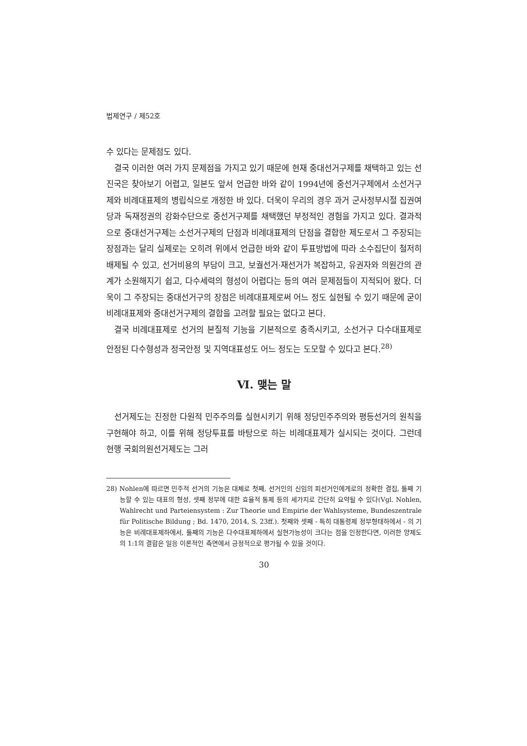법제연구 / 제52호
수 있다는 문제점도 있다.
결국 이러한 여러 가지 문제점을 가지고 있기 때문에 현재 중대선거구제를 채택하고 있는 선진국은 찾아보기 어렵고, 일본도 앞서 언급한 바와 같이 1994년에 중선거구제에서 소선거구제와 비례대표제의 병립식으로 개정한 바 있다. 더욱이 우리의 경우 과거 군사정부시절 집권여당과 독재정권의 강화수단으로 중선거구제를 채택했던 부정적인 경험을 가지고 있다. 결과적으로 중대선거구제는 소선거구제의 단점과 비례대표제의 단점을 결합한 제도로서 그 주장되는 장점과는 달리 실제로는 오히려 위에서 언급한 바와 같이 투표방법에 따라 소수집단이 철저히 배제될 수 있고, 선거비용의 부담이 크고, 보궐선거·재선거가 복잡하고, 유권자와 의원간의 관계가 소원해지기 쉽고, 다수세력의 형성이 어렵다는 등의 여러 문제점들이 지적되어 왔다. 더욱이 그 주장되는 중대선거구의 장점은 비례대표제로써 어느 정도 실현될 수 있기 때문에 굳이 비례대표제와 중대선거구제의 결합을 고려할 필요는 없다고 본다.
결국 비례대표제로 선거의 본질적 기능을 기본적으로 충족시키고, 소선거구 다수대표제로 안정된 다수형성과 정국안정 및 지역대표성도 어느 정도는 도모할 수 있다고 본다.<sup>28)</sup>
Ⅵ. 맺는 말
선거제도는 진정한 다원적 민주주의를 실현시키기 위해 정당민주주의와 평등선거의 원칙을 구현해야 하고, 이를 위해 정당투표를 바탕으로 하는 비례대표제가 실시되는 것이다. 그런데 현행 국회의원선거제도는 그러
28) Nohlen에 따르면 민주적 선거의 기능은 대체로 첫째, 선거인의 신임의 피선거인에게로의 정확한 결집, 둘째 기능할 수 있는 대표의 형성, 셋째 정부에 대한 효율적 통제 등의 세가지로 간단히 요약될 수 있다(Vgl. Nohlen, Wahlrecht und Parteiensystem : Zur Theorie und Empirie der Wahlsysteme, Bundeszentrale für Politische Bildung ; Bd. 1470, 2014, S. 23ff.). 첫째와 셋째 - 특히 대통령제 정부형태하에서 - 의 기능은 비례대표제하에서, 둘째의 기능은 다수대표제하에서 실현가능성이 크다는 점을 인정한다면, 이러한 양제도의 1:1의 결합은 일응 이론적인 측면에서 긍정적으로 평가될 수 있을 것이다.
30